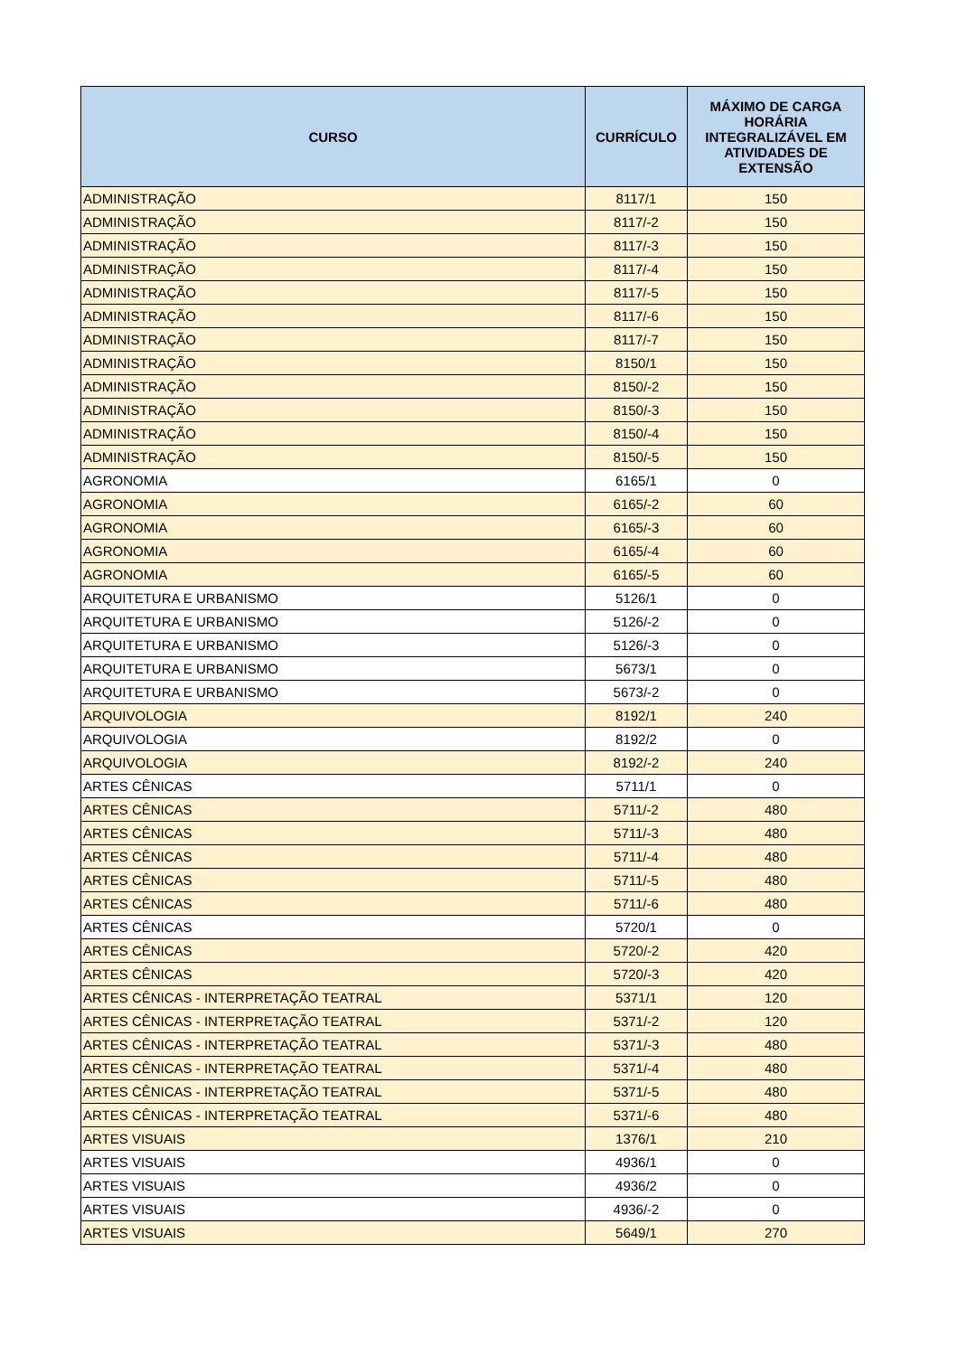| CURSO | CURRÍCULO | MÁXIMO DE CARGA HORÁRIA INTEGRALIZÁVEL EM ATIVIDADES DE EXTENSÃO |
| --- | --- | --- |
| ADMINISTRAÇÃO | 8117/1 | 150 |
| ADMINISTRAÇÃO | 8117/-2 | 150 |
| ADMINISTRAÇÃO | 8117/-3 | 150 |
| ADMINISTRAÇÃO | 8117/-4 | 150 |
| ADMINISTRAÇÃO | 8117/-5 | 150 |
| ADMINISTRAÇÃO | 8117/-6 | 150 |
| ADMINISTRAÇÃO | 8117/-7 | 150 |
| ADMINISTRAÇÃO | 8150/1 | 150 |
| ADMINISTRAÇÃO | 8150/-2 | 150 |
| ADMINISTRAÇÃO | 8150/-3 | 150 |
| ADMINISTRAÇÃO | 8150/-4 | 150 |
| ADMINISTRAÇÃO | 8150/-5 | 150 |
| AGRONOMIA | 6165/1 | 0 |
| AGRONOMIA | 6165/-2 | 60 |
| AGRONOMIA | 6165/-3 | 60 |
| AGRONOMIA | 6165/-4 | 60 |
| AGRONOMIA | 6165/-5 | 60 |
| ARQUITETURA E URBANISMO | 5126/1 | 0 |
| ARQUITETURA E URBANISMO | 5126/-2 | 0 |
| ARQUITETURA E URBANISMO | 5126/-3 | 0 |
| ARQUITETURA E URBANISMO | 5673/1 | 0 |
| ARQUITETURA E URBANISMO | 5673/-2 | 0 |
| ARQUIVOLOGIA | 8192/1 | 240 |
| ARQUIVOLOGIA | 8192/2 | 0 |
| ARQUIVOLOGIA | 8192/-2 | 240 |
| ARTES CÊNICAS | 5711/1 | 0 |
| ARTES CÊNICAS | 5711/-2 | 480 |
| ARTES CÊNICAS | 5711/-3 | 480 |
| ARTES CÊNICAS | 5711/-4 | 480 |
| ARTES CÊNICAS | 5711/-5 | 480 |
| ARTES CÊNICAS | 5711/-6 | 480 |
| ARTES CÊNICAS | 5720/1 | 0 |
| ARTES CÊNICAS | 5720/-2 | 420 |
| ARTES CÊNICAS | 5720/-3 | 420 |
| ARTES CÊNICAS - INTERPRETAÇÃO TEATRAL | 5371/1 | 120 |
| ARTES CÊNICAS - INTERPRETAÇÃO TEATRAL | 5371/-2 | 120 |
| ARTES CÊNICAS - INTERPRETAÇÃO TEATRAL | 5371/-3 | 480 |
| ARTES CÊNICAS - INTERPRETAÇÃO TEATRAL | 5371/-4 | 480 |
| ARTES CÊNICAS - INTERPRETAÇÃO TEATRAL | 5371/-5 | 480 |
| ARTES CÊNICAS - INTERPRETAÇÃO TEATRAL | 5371/-6 | 480 |
| ARTES VISUAIS | 1376/1 | 210 |
| ARTES VISUAIS | 4936/1 | 0 |
| ARTES VISUAIS | 4936/2 | 0 |
| ARTES VISUAIS | 4936/-2 | 0 |
| ARTES VISUAIS | 5649/1 | 270 |